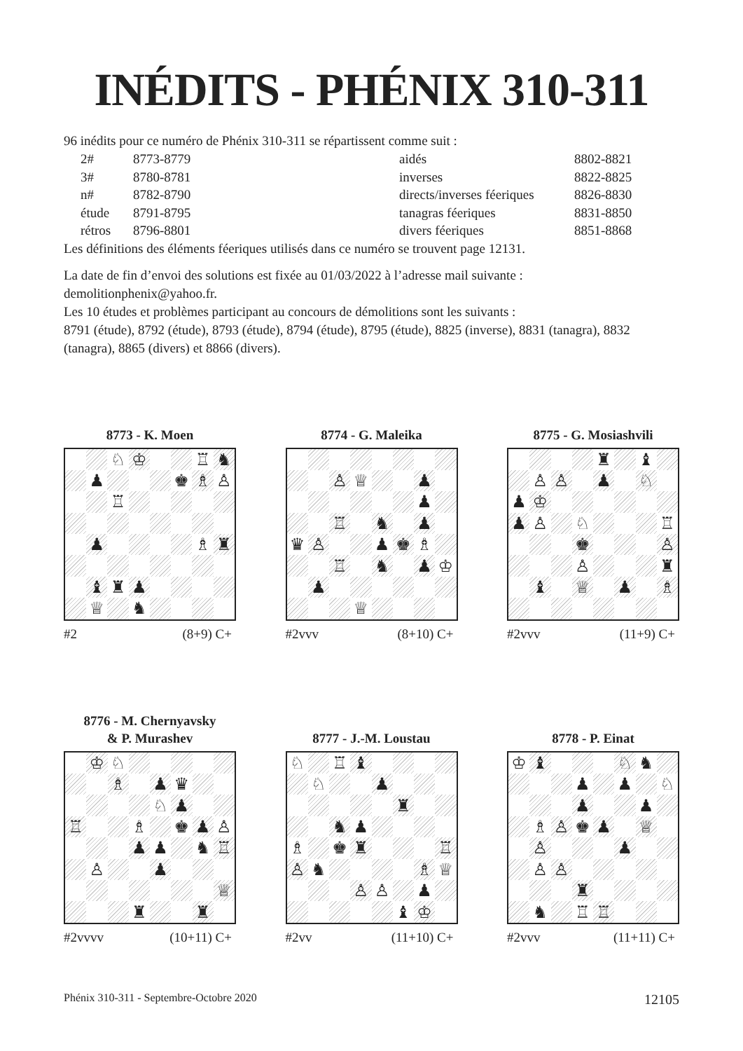INÉDITS - PHÉNIX 310-311
96 inédits pour ce numéro de Phénix 310-311 se répartissent comme suit :
| 2# | 8773-8779 | aidés | 8802-8821 |
| 3# | 8780-8781 | inverses | 8822-8825 |
| n# | 8782-8790 | directs/inverses féeriques | 8826-8830 |
| étude | 8791-8795 | tanagras féeriques | 8831-8850 |
| rétros | 8796-8801 | divers féeriques | 8851-8868 |
Les définitions des éléments féeriques utilisés dans ce numéro se trouvent page 12131.
La date de fin d’envoi des solutions est fixée au 01/03/2022 à l’adresse mail suivante : demolitionphenix@yahoo.fr.
Les 10 études et problèmes participant au concours de démolitions sont les suivants :
8791 (étude), 8792 (étude), 8793 (étude), 8794 (étude), 8795 (étude), 8825 (inverse), 8831 (tanagra), 8832 (tanagra), 8865 (divers) et 8866 (divers).
8773 - K. Moen
| | | ♘ | ♔ | | | ♖ | ♞ |
| | ♟ | | | | ♚ | ♗ | ♙ |
| | | ♖ | | | | | |
| | ♟ | | | | | ♗ | ♜ |
| | ♝ | ♜ | ♟ | | | | |
| | ♕ | | ♞ | | | | |
#2 (8+9) C+
8774 - G. Maleika
| | | ♙ | ♕ | | | ♟ | |
| | | | | | | ♟ | |
| | | ♖ | | ♞ | | ♟ | |
| ♛ | ♙ | | | ♟ | ♚ | ♗ | |
| | | ♖ | | ♞ | | ♟ | ♔ |
| | ♟ | | | | | | |
| | | | ♕ | | | | |
#2vvv (8+10) C+
8775 - G. Mosiashvili
| | | | | ♜ | | ♝ | |
| | ♙ | ♙ | | ♟ | | ♘ | |
| ♟ | ♔ | | | | | | |
| ♟ | ♙ | | ♘ | | | | ♖ |
| | | | ♚ | | | | ♙ |
| | | | ♙ | | | | ♜ |
| | ♝ | | ♕ | | ♟ | | ♗ |
#2vvv (11+9) C+
8776 - M. Chernyavsky
& P. Murashev
| | ♔ | ♘ | | | | | |
| | | ♗ | | ♟ | ♛ | | |
| | | | | ♘ | ♟ | | |
| ♖ | | | ♗ | | ♚ | ♟ | ♙ |
| | | | ♟ | ♟ | | ♞ | ♖ |
| | ♙ | | | ♟ | | | |
| | | | | | | | ♕ |
| | | | ♜ | | | ♜ | |
#2vvvv (10+11) C+
8777 - J.-M. Loustau
| ♘ | | ♖ | ♝ | | | | |
| | ♘ | | | ♟ | | | |
| | | | | | ♜ | | |
| | | ♞ | ♟ | | | | |
| ♗ | | ♚ | ♜ | | | | ♖ |
| ♙ | ♞ | | | | | ♗ | ♕ |
| | | | ♙ | ♙ | | ♟ | |
| | | | | | ♝ | ♔ | |
#2vv (11+10) C+
8778 - P. Einat
| ♔ | ♝ | | | | ♘ | ♞ | |
| | | | ♟ | | ♟ | | ♘ |
| | | | ♟ | | | ♟ | |
| | ♗ | ♙ | ♚ | ♟ | | ♕ | |
| | ♙ | | | | ♟ | | |
| | ♙ | ♙ | | | | | |
| | | | ♜ | | | | |
| | ♞ | | ♖ | ♖ | | | |
#2vvv (11+11) C+
Phénix 310-311 - Septembre-Octobre 2020 12105